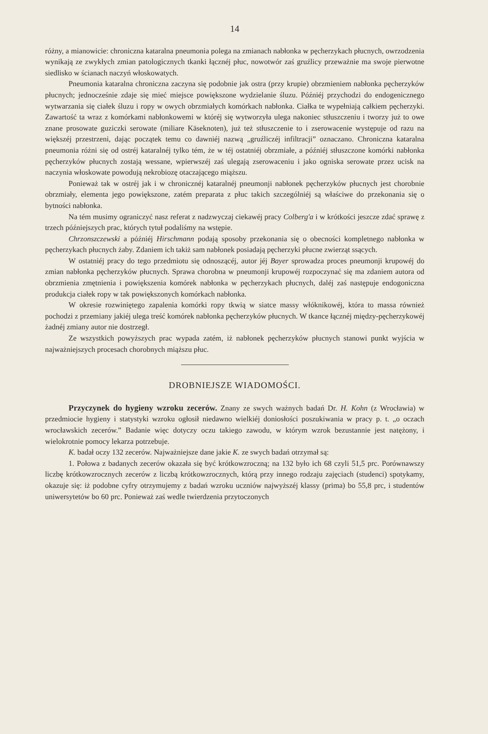14
różny, a mianowicie: chroniczna kataralna pneumonia polega na zmianach nabłonka w pęcherzykach płucnych, owrzodzenia wynikają ze zwykłych zmian patologicznych tkanki łącznéj płuc, nowotwór zaś gruźlicy przeważnie ma swoje pierwotne siedlisko w ścianach naczyń włoskowatych.
Pneumonia kataralna chroniczna zaczyna się podobnie jak ostra (przy krupie) obrzmieniem nabłonka pęcherzyków płucnych; jednocześnie zdaje się mieć miejsce powiększone wydzielanie śluzu. Późniéj przychodzi do endogenicznego wytwarzania się ciałek śluzu i ropy w owych obrzmiałych komórkach nabłonka. Ciałka te wypełniają całkiem pęcherzyki. Zawartość ta wraz z komórkami nabłonkowemi w któréj się wytworzyła ulega nakoniec stłuszczeniu i tworzy już to owe znane prosowate guziczki serowate (miliare Käseknoten), już też stłuszczenie to i zserowacenie występuje od razu na większéj przestrzeni, dając początek temu co dawniéj nazwą „gruźliczéj infiltracji” oznaczano. Chroniczna kataralna pneumonia różni się od ostréj kataralnéj tylko tém, że w téj ostatniéj obrzmiałe, a późniéj stłuszczone komórki nabłonka pęcherzyków płucnych zostają wessane, wpierwszéj zaś ulegają zserowaceniu i jako ogniska serowate przez ucisk na naczynia włoskowate powodują nekrobiozę otaczającego miąższu.
Ponieważ tak w ostréj jak i w chronicznéj kataralnéj pneumonji nabłonek pęcherzyków płucnych jest chorobnie obrzmiały, elementa jego powiększone, zatém preparata z płuc takich szczególniéj są właściwe do przekonania się o bytności nabłonka.
Na tém musimy ograniczyć nasz referat z nadzwyczaj ciekawéj pracy Colberg'a i w krótkości jeszcze zdać sprawę z trzech późniejszych prac, których tytuł podaliśmy na wstępie.
Chrzonszczewski a późniéj Hirschmann podają sposoby przekonania się o obecności kompletnego nabłonka w pęcherzykach płucnych żaby. Zdaniem ich takiż sam nabłonek posiadają pęcherzyki płucne zwierząt ssących.
W ostatniéj pracy do tego przedmiotu się odnoszącéj, autor jéj Bayer sprowadza proces pneumonji krupowéj do zmian nabłonka pęcherzyków płucnych. Sprawa chorobna w pneumonji krupowéj rozpoczynać się ma zdaniem autora od obrzmienia zmętnienia i powiększenia komórek nabłonka w pęcherzykach płucnych, daléj zaś następuje endogoniczna produkcja ciałek ropy w tak powiększonych komórkach nabłonka.
W okresie rozwiniętego zapalenia komórki ropy tkwią w siatce massy włóknikowéj, która to massa również pochodzi z przemiany jakiéj ulega treść komórek nabłonka pęcherzyków płucnych. W tkance łącznéj między-pęcherzykowéj żadnéj zmiany autor nie dostrzegł.
Ze wszystkich powyższych prac wypada zatém, iż nabłonek pęcherzyków płucnych stanowi punkt wyjścia w najważniejszych procesach chorobnych miąższu płuc.
DROBNIEJSZE WIADOMOŚCI.
Przyczynek do hygieny wzroku zecerów. Znany ze swych ważnych badań Dr. H. Kohn (z Wrocławia) w przedmiocie hygieny i statystyki wzroku ogłosił niedawno wielkiéj doniosłości poszukiwania w pracy p. t. „o oczach wrocławskich zecerów.” Badanie więc dotyczy oczu takiego zawodu, w którym wzrok bezustannie jest natężony, i wielokrotnie pomocy lekarza potrzebuje.
K. badał oczy 132 zecerów. Najważniejsze dane jakie K. ze swych badań otrzymał są:
1. Połowa z badanych zecerów okazała się być krótkowzroczną; na 132 było ich 68 czyli 51,5 prc. Porównawszy liczbę krótkowzrocznych zecerów z liczbą krótkowzrocznych, którą przy innego rodzaju zajęciach (studenci) spotykamy, okazuje się: iż podobne cyfry otrzymujemy z badań wzroku uczniów najwyższéj klassy (prima) bo 55,8 prc, i studentów uniwersytetów bo 60 prc. Ponieważ zaś wedle twierdzenia przytoczonych